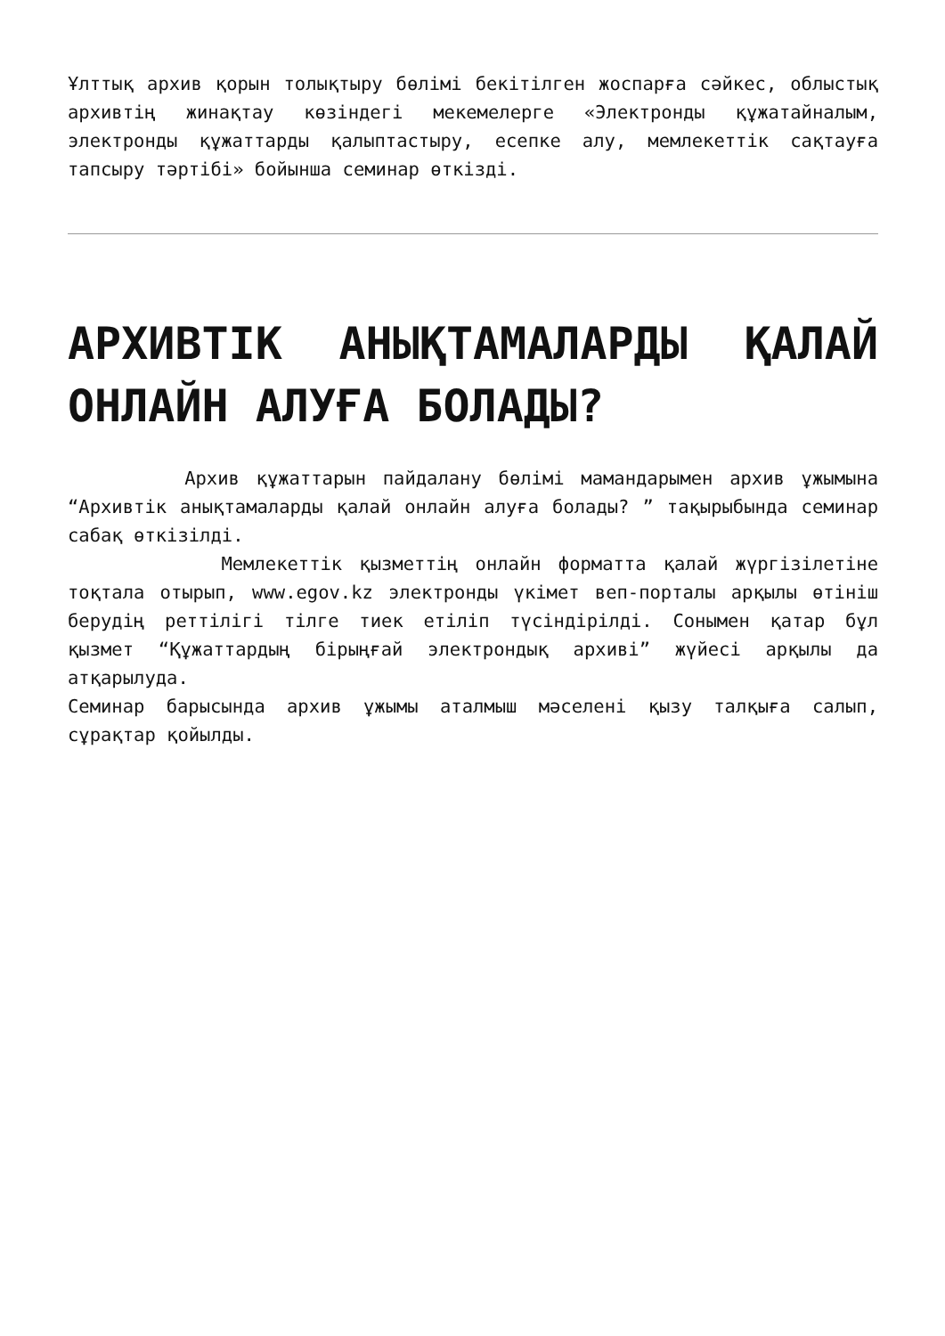Ұлттық архив қорын толықтыру бөлімі бекітілген жоспарға сәйкес, облыстық архивтің жинақтау көзіндегі мекемелерге «Электронды құжатайналым, электронды құжаттарды қалыптастыру, есепке алу, мемлекеттік сақтауға тапсыру тәртібі» бойынша семинар өткізді.
АРХИВТІК АНЫҚТАМАЛАРДЫ ҚАЛАЙ ОНЛАЙН АЛУҒА БОЛАДЫ?
Архив құжаттарын пайдалану бөлімі мамандарымен архив ұжымына “Архивтік анықтамаларды қалай онлайн алуға болады? ” тақырыбында семинар сабақ өткізілді.
Мемлекеттік қызметтің онлайн форматта қалай жүргізілетіне тоқтала отырып, www.egov.kz электронды үкімет веп-порталы арқылы өтініш берудің реттілігі тілге тиек етіліп түсіндірілді. Сонымен қатар бұл қызмет “Құжаттардың бірыңғай электрондық архиві” жүйесі арқылы да атқарылуда.
Семинар барысында архив ұжымы аталмыш мәселені қызу талқыға салып, сұрақтар қойылды.